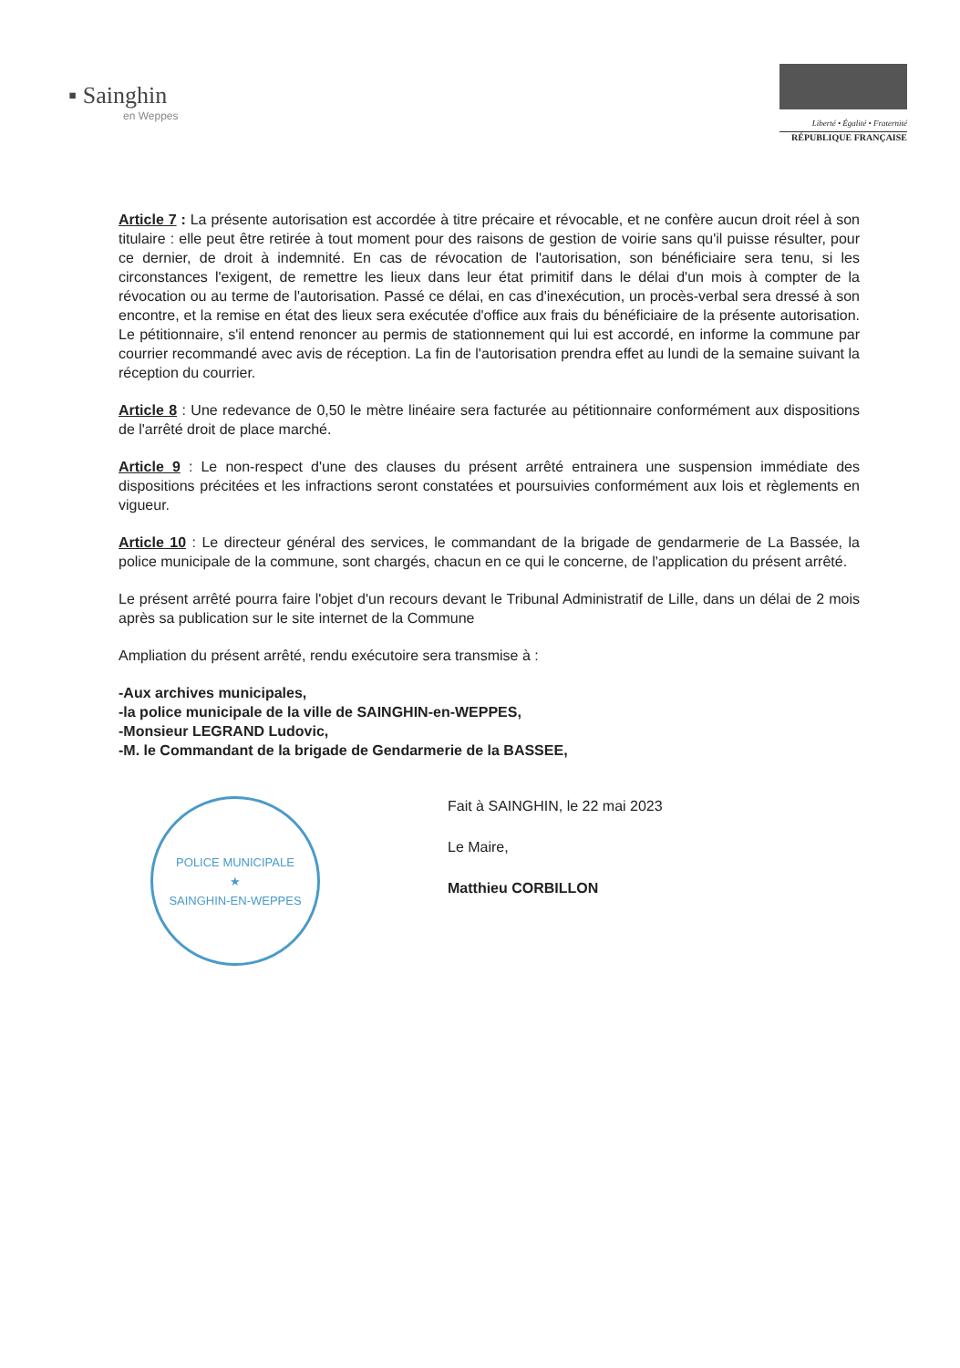▪ Sainghin
en Weppes
Liberté • Égalité • Fraternité
RÉPUBLIQUE FRANÇAISE
Article 7 : La présente autorisation est accordée à titre précaire et révocable, et ne confère aucun droit réel à son titulaire : elle peut être retirée à tout moment pour des raisons de gestion de voirie sans qu'il puisse résulter, pour ce dernier, de droit à indemnité. En cas de révocation de l'autorisation, son bénéficiaire sera tenu, si les circonstances l'exigent, de remettre les lieux dans leur état primitif dans le délai d'un mois à compter de la révocation ou au terme de l'autorisation. Passé ce délai, en cas d'inexécution, un procès-verbal sera dressé à son encontre, et la remise en état des lieux sera exécutée d'office aux frais du bénéficiaire de la présente autorisation. Le pétitionnaire, s'il entend renoncer au permis de stationnement qui lui est accordé, en informe la commune par courrier recommandé avec avis de réception. La fin de l'autorisation prendra effet au lundi de la semaine suivant la réception du courrier.
Article 8 : Une redevance de 0,50 le mètre linéaire sera facturée au pétitionnaire conformément aux dispositions de l'arrêté droit de place marché.
Article 9 : Le non-respect d'une des clauses du présent arrêté entrainera une suspension immédiate des dispositions précitées et les infractions seront constatées et poursuivies conformément aux lois et règlements en vigueur.
Article 10 : Le directeur général des services, le commandant de la brigade de gendarmerie de La Bassée, la police municipale de la commune, sont chargés, chacun en ce qui le concerne, de l'application du présent arrêté.
Le présent arrêté pourra faire l'objet d'un recours devant le Tribunal Administratif de Lille, dans un délai de 2 mois après sa publication sur le site internet de la Commune
Ampliation du présent arrêté, rendu exécutoire sera transmise à :
-Aux archives municipales,
-la police municipale de la ville de SAINGHIN-en-WEPPES,
-Monsieur LEGRAND Ludovic,
-M. le Commandant de la brigade de Gendarmerie de la BASSEE,
POLICE MUNICIPALE
★
SAINGHIN-EN-WEPPES
Fait à SAINGHIN, le 22 mai 2023
Le Maire,
Matthieu CORBILLON